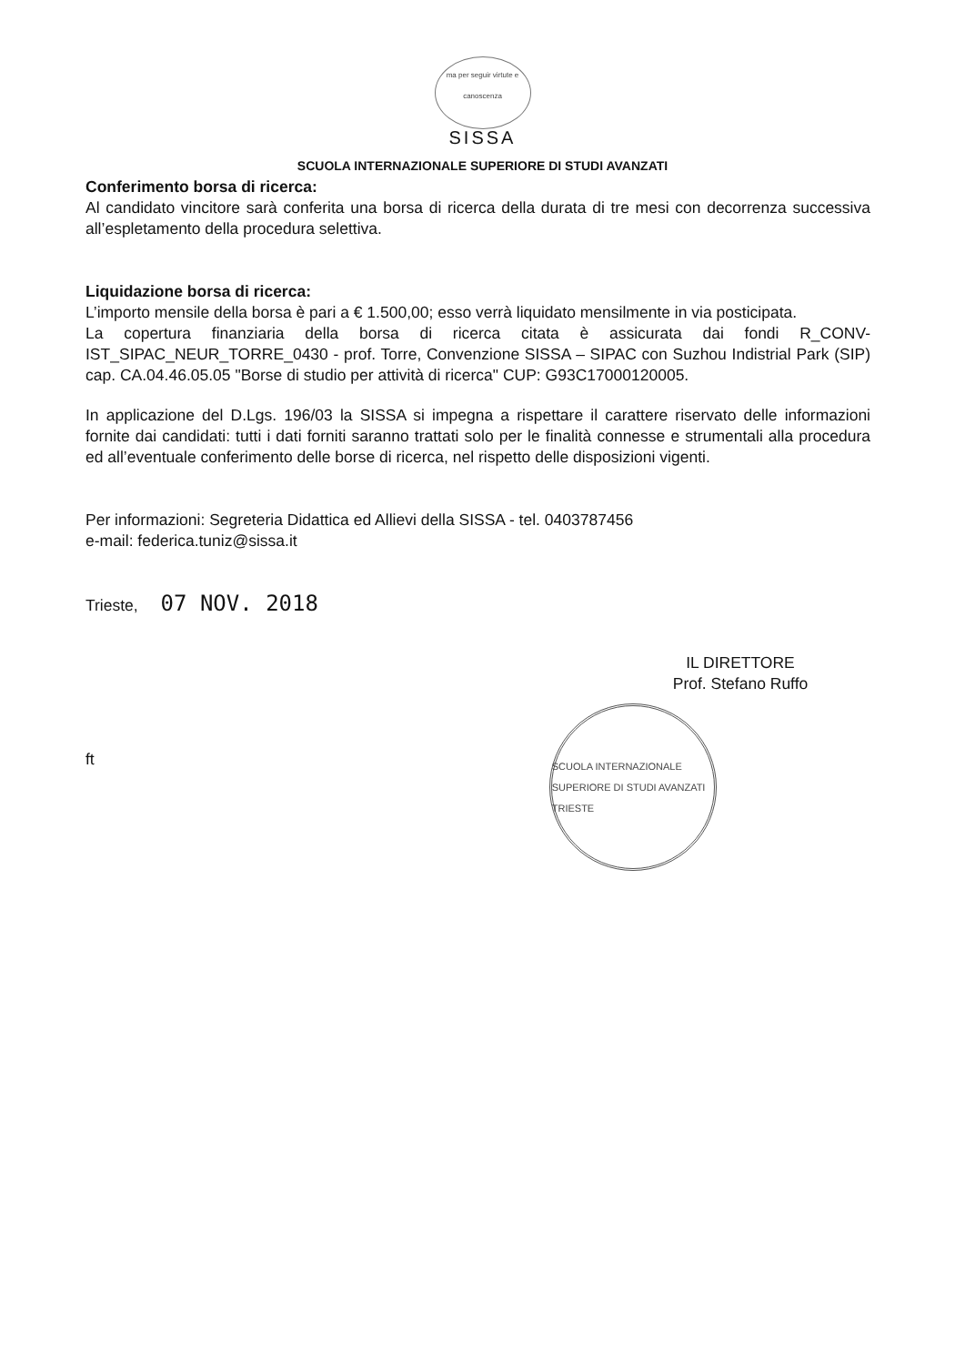ma per seguir virtute e canoscenza
SISSA
SCUOLA INTERNAZIONALE SUPERIORE DI STUDI AVANZATI
Conferimento borsa di ricerca:
Al candidato vincitore sarà conferita una borsa di ricerca della durata di tre mesi con decorrenza successiva all’espletamento della procedura selettiva.
Liquidazione borsa di ricerca:
L’importo mensile della borsa è pari a € 1.500,00; esso verrà liquidato mensilmente in via posticipata.
La copertura finanziaria della borsa di ricerca citata è assicurata dai fondi R_CONV-IST_SIPAC_NEUR_TORRE_0430 - prof. Torre, Convenzione SISSA – SIPAC con Suzhou Indistrial Park (SIP) cap. CA.04.46.05.05 "Borse di studio per attività di ricerca" CUP: G93C17000120005.
In applicazione del D.Lgs. 196/03 la SISSA si impegna a rispettare il carattere riservato delle informazioni fornite dai candidati: tutti i dati forniti saranno trattati solo per le finalità connesse e strumentali alla procedura ed all’eventuale conferimento delle borse di ricerca, nel rispetto delle disposizioni vigenti.
Per informazioni: Segreteria Didattica ed Allievi della SISSA - tel. 0403787456
e-mail: federica.tuniz@sissa.it
Trieste, 07 NOV. 2018
IL DIRETTORE
Prof. Stefano Ruffo
ft
SCUOLA INTERNAZIONALE SUPERIORE DI STUDI AVANZATI
TRIESTE